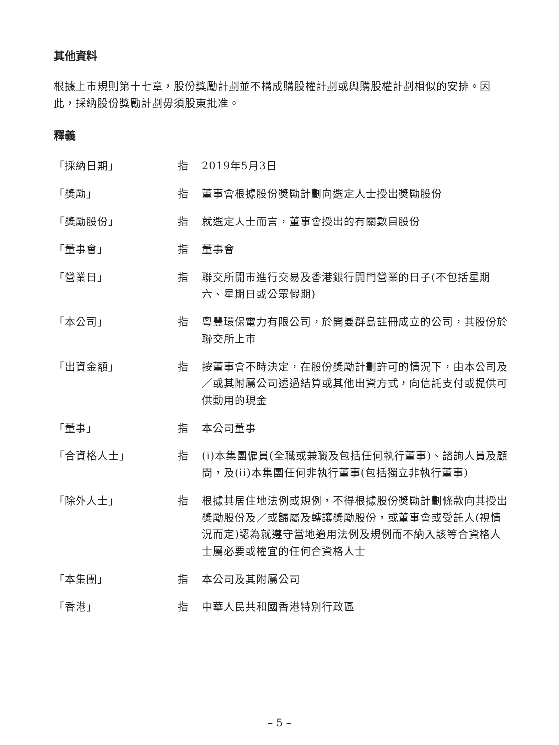其他資料
根據上市規則第十七章，股份獎勵計劃並不構成購股權計劃或與購股權計劃相似的安排。因此，採納股份獎勵計劃毋須股東批准。
釋義
「採納日期」 指 2019年5月3日
「獎勵」 指 董事會根據股份獎勵計劃向選定人士授出獎勵股份
「獎勵股份」 指 就選定人士而言，董事會授出的有關數目股份
「董事會」 指 董事會
「營業日」 指 聯交所開市進行交易及香港銀行開門營業的日子(不包括星期六、星期日或公眾假期)
「本公司」 指 粵豐環保電力有限公司，於開曼群島註冊成立的公司，其股份於聯交所上市
「出資金額」 指 按董事會不時決定，在股份獎勵計劃許可的情況下，由本公司及／或其附屬公司透過結算或其他出資方式，向信託支付或提供可供動用的現金
「董事」 指 本公司董事
「合資格人士」 指 (i)本集團僱員(全職或兼職及包括任何執行董事)、諮詢人員及顧問，及(ii)本集團任何非執行董事(包括獨立非執行董事)
「除外人士」 指 根據其居住地法例或規例，不得根據股份獎勵計劃條款向其授出獎勵股份及／或歸屬及轉讓獎勵股份，或董事會或受託人(視情況而定)認為就遵守當地適用法例及規例而不納入該等合資格人士屬必要或權宜的任何合資格人士
「本集團」 指 本公司及其附屬公司
「香港」 指 中華人民共和國香港特別行政區
– 5 –